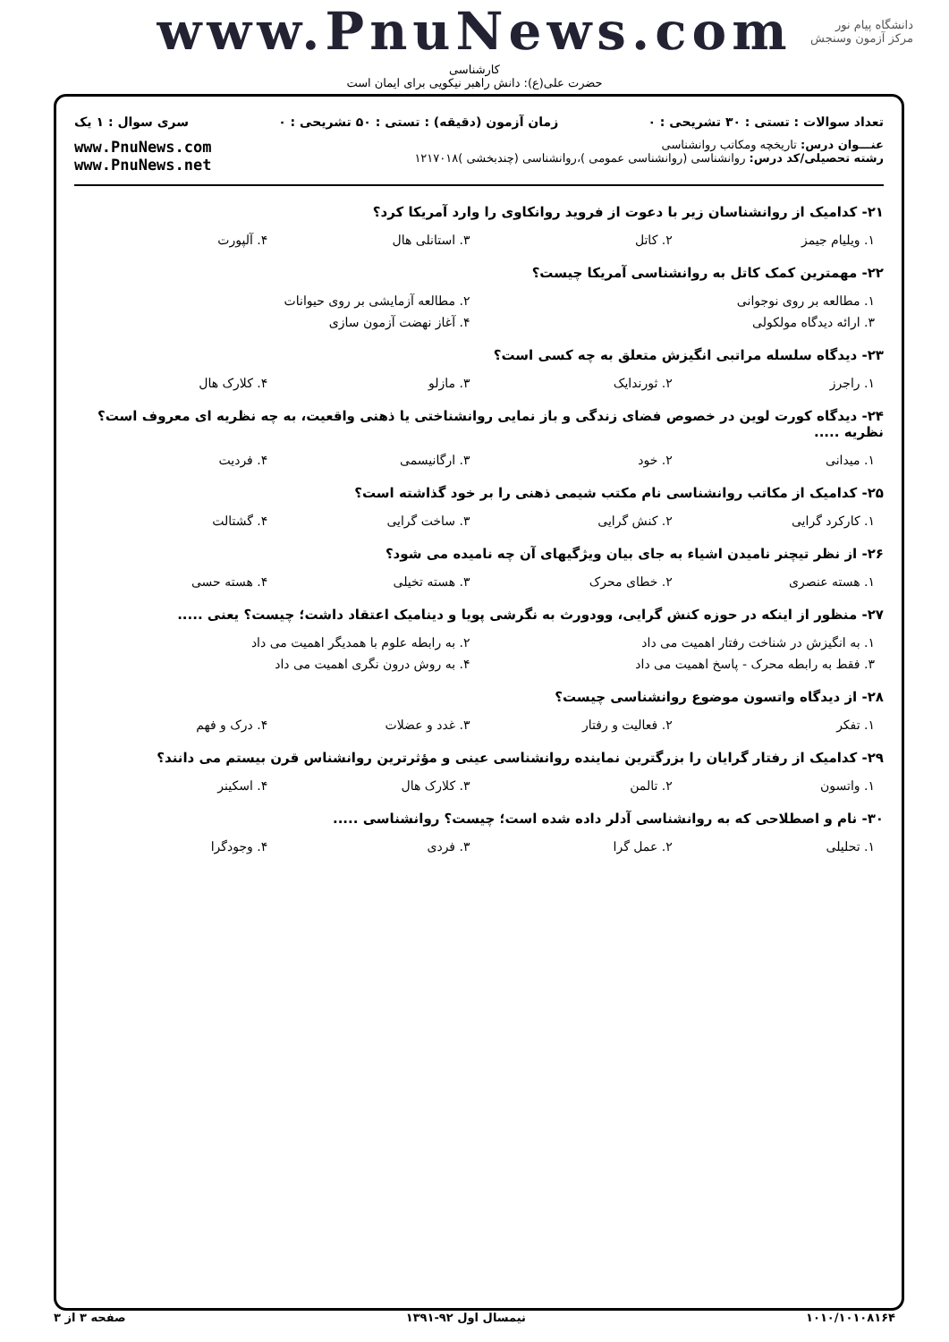www.PnuNews.com
کارشناسی
حضرت علی(ع): دانش راهبر نیکویی برای ایمان است
دانشگاه پیام نور
مرکز آزمون وسنجش
تعداد سوالات : تستی : ۳۰ تشریحی : ۰ زمان آزمون (دقیقه) : تستی : ۵۰ تشریحی : ۰ سری سوال : ۱ یک
عنـــوان درس: تاریخچه ومکاتب روانشناسی
رشته تحصیلی/کد درس: روانشناسی (روانشناسی عمومی )،روانشناسی (چندبخشی )۱۲۱۷۰۱۸
www.PnuNews.com
www.PnuNews.net
۲۱- کدامیک از روانشناسان زیر با دعوت از فروید روانکاوی را وارد آمریکا کرد؟
۱. ویلیام جیمز ۲. کاتل ۳. استانلی هال ۴. آلپورت
۲۲- مهمترین کمک کاتل به روانشناسی آمریکا چیست؟
۱. مطالعه بر روی نوجوانی ۲. مطالعه آزمایشی بر روی حیوانات
۳. ارائه دیدگاه مولکولی ۴. آغاز نهضت آزمون سازی
۲۳- دیدگاه سلسله مراتبی انگیزش متعلق به چه کسی است؟
۱. راجرز ۲. ثورندایک ۳. مازلو ۴. کلارک هال
۲۴- دیدگاه کورت لوین در خصوص فضای زندگی و باز نمایی روانشناختی یا ذهنی واقعیت، به چه نظریه ای معروف است؟ نظریه .....
۱. میدانی ۲. خود ۳. ارگانیسمی ۴. فردیت
۲۵- کدامیک از مکاتب روانشناسی نام مکتب شیمی ذهنی را بر خود گذاشته است؟
۱. کارکرد گرایی ۲. کنش گرایی ۳. ساخت گرایی ۴. گشتالت
۲۶- از نظر تیچنر نامیدن اشیاء به جای بیان ویژگیهای آن چه نامیده می شود؟
۱. هسته عنصری ۲. خطای محرک ۳. هسته تخیلی ۴. هسته حسی
۲۷- منظور از اینکه در حوزه کنش گرایی، وودورث به نگرشی پویا و دینامیک اعتقاد داشت؛ چیست؟ یعنی .....
۱. به انگیزش در شناخت رفتار اهمیت می داد ۲. به رابطه علوم با همدیگر اهمیت می داد
۳. فقط به رابطه محرک - پاسخ اهمیت می داد ۴. به روش درون نگری اهمیت می داد
۲۸- از دیدگاه واتسون موضوع روانشناسی چیست؟
۱. تفکر ۲. فعالیت و رفتار ۳. غدد و عضلات ۴. درک و فهم
۲۹- کدامیک از رفتار گرایان را بزرگترین نماینده روانشناسی عینی و مؤثرترین روانشناس قرن بیستم می دانند؟
۱. واتسون ۲. تالمن ۳. کلارک هال ۴. اسکینر
۳۰- نام و اصطلاحی که به روانشناسی آدلر داده شده است؛ چیست؟ روانشناسی .....
۱. تحلیلی ۲. عمل گرا ۳. فردی ۴. وجودگرا
۱۰۱۰/۱۰۱۰۸۱۶۴ نیمسال اول ۹۲-۱۳۹۱ صفحه ۳ از ۳